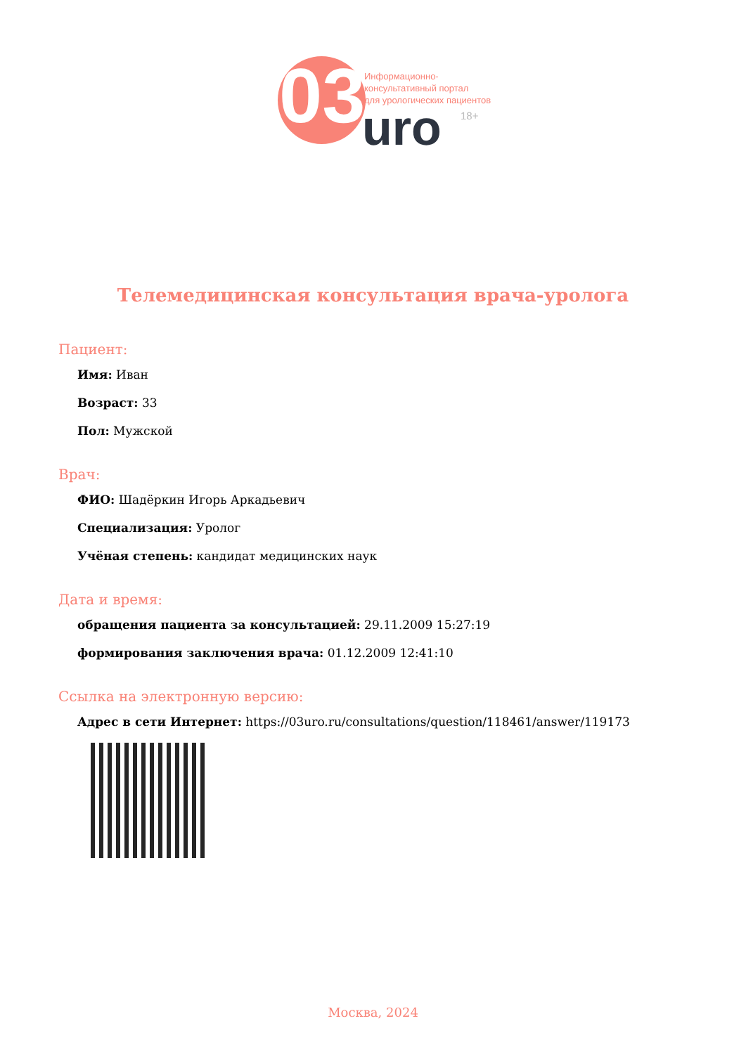03
Информационно-
консультативный портал
для урологических пациентов
uro 18+
Телемедицинская консультация врача-уролога
Пациент:
Имя: Иван
Возраст: 33
Пол: Мужской
Врач:
ФИО: Шадёркин Игорь Аркадьевич
Специализация: Уролог
Учёная степень: кандидат медицинских наук
Дата и время:
обращения пациента за консультацией: 29.11.2009 15:27:19
формирования заключения врача: 01.12.2009 12:41:10
Ссылка на электронную версию:
Адрес в сети Интернет: https://03uro.ru/consultations/question/118461/answer/119173
Москва, 2024